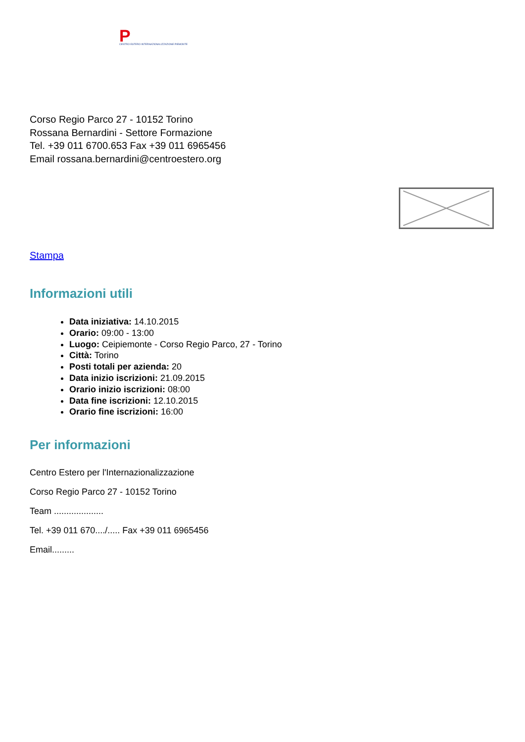P
CENTRO ESTERO INTERNAZIONALIZZAZIONE PIEMONTE
Corso Regio Parco 27 - 10152 Torino
Rossana Bernardini - Settore Formazione
Tel. +39 011 6700.653 Fax +39 011 6965456
Email rossana.bernardini@centroestero.org
Stampa
Informazioni utili
Data iniziativa: 14.10.2015
Orario: 09:00 - 13:00
Luogo: Ceipiemonte - Corso Regio Parco, 27 - Torino
Città: Torino
Posti totali per azienda: 20
Data inizio iscrizioni: 21.09.2015
Orario inizio iscrizioni: 08:00
Data fine iscrizioni: 12.10.2015
Orario fine iscrizioni: 16:00
Per informazioni
Centro Estero per l'Internazionalizzazione
Corso Regio Parco 27 - 10152 Torino
Team ....................
Tel. +39 011 670..../..... Fax +39 011 6965456
Email.........